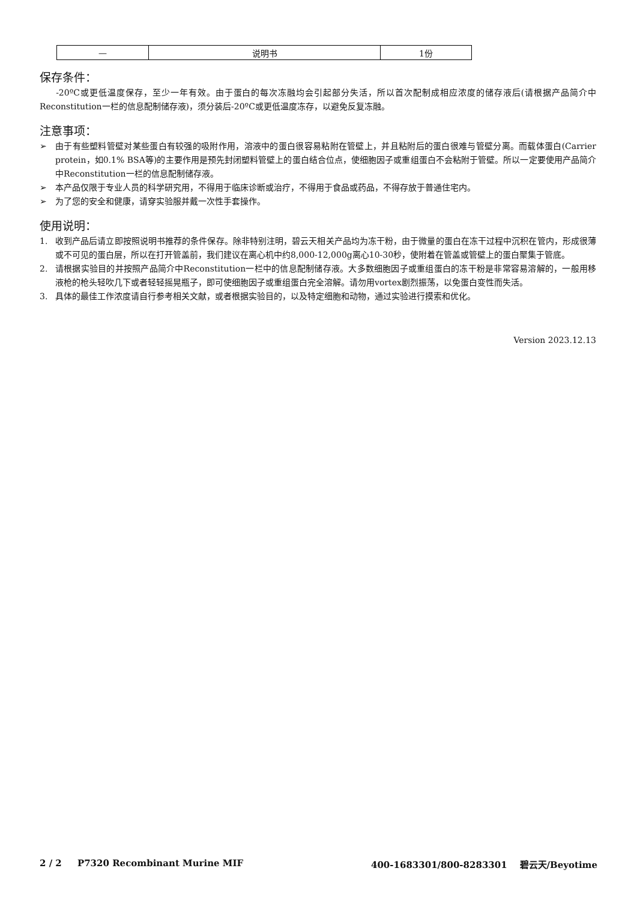| — | 说明书 | 1份 |
保存条件：
-20ºC或更低温度保存，至少一年有效。由于蛋白的每次冻融均会引起部分失活，所以首次配制成相应浓度的储存液后(请根据产品简介中Reconstitution一栏的信息配制储存液)，须分装后-20ºC或更低温度冻存，以避免反复冻融。
注意事项：
➢ 由于有些塑料管壁对某些蛋白有较强的吸附作用，溶液中的蛋白很容易粘附在管壁上，并且粘附后的蛋白很难与管壁分离。而载体蛋白(Carrier protein，如0.1% BSA等)的主要作用是预先封闭塑料管壁上的蛋白结合位点，使细胞因子或重组蛋白不会粘附于管壁。所以一定要使用产品简介中Reconstitution一栏的信息配制储存液。
➢ 本产品仅限于专业人员的科学研究用，不得用于临床诊断或治疗，不得用于食品或药品，不得存放于普通住宅内。
➢ 为了您的安全和健康，请穿实验服并戴一次性手套操作。
使用说明：
1. 收到产品后请立即按照说明书推荐的条件保存。除非特别注明，碧云天相关产品均为冻干粉，由于微量的蛋白在冻干过程中沉积在管内，形成很薄或不可见的蛋白层，所以在打开管盖前，我们建议在离心机中约8,000-12,000g离心10-30秒，使附着在管盖或管壁上的蛋白聚集于管底。
2. 请根据实验目的并按照产品简介中Reconstitution一栏中的信息配制储存液。大多数细胞因子或重组蛋白的冻干粉是非常容易溶解的，一般用移液枪的枪头轻吹几下或者轻轻摇晃瓶子，即可使细胞因子或重组蛋白完全溶解。请勿用vortex剧烈振荡，以免蛋白变性而失活。
3. 具体的最佳工作浓度请自行参考相关文献，或者根据实验目的，以及特定细胞和动物，通过实验进行摸索和优化。
Version 2023.12.13
2 / 2 P7320 Recombinant Murine MIF 400-1683301/800-8283301 碧云天/Beyotime